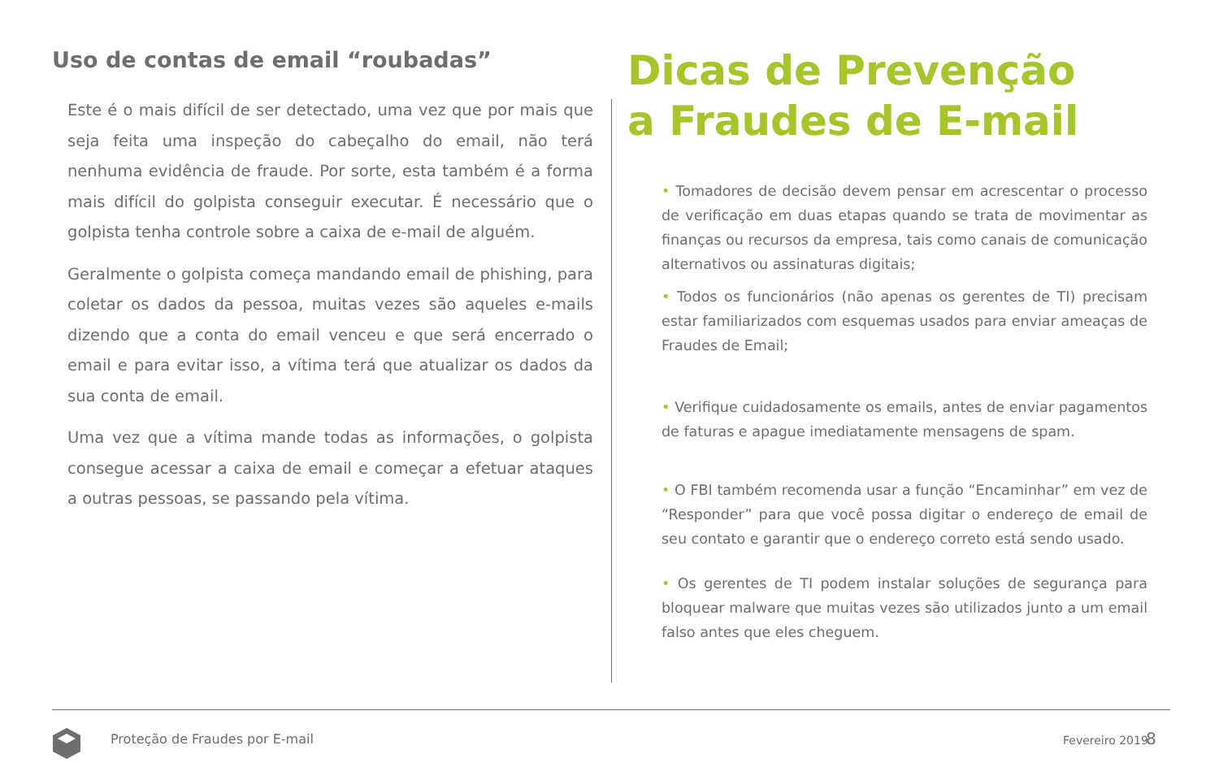Uso de contas de email “roubadas”
Este é o mais difícil de ser detectado, uma vez que por mais que seja feita uma inspeção do cabeçalho do email, não terá nenhuma evidência de fraude. Por sorte, esta também é a forma mais difícil do golpista conseguir executar. É necessário que o golpista tenha controle sobre a caixa de e-mail de alguém.
Geralmente o golpista começa mandando email de phishing, para coletar os dados da pessoa, muitas vezes são aqueles e-mails dizendo que a conta do email venceu e que será encerrado o email e para evitar isso, a vítima terá que atualizar os dados da sua conta de email.
Uma vez que a vítima mande todas as informações, o golpista consegue acessar a caixa de email e começar a efetuar ataques a outras pessoas, se passando pela vítima.
Dicas de Prevenção
a Fraudes de E-mail
• Tomadores de decisão devem pensar em acrescentar o processo de verificação em duas etapas quando se trata de movimentar as finanças ou recursos da empresa, tais como canais de comunicação alternativos ou assinaturas digitais;
• Todos os funcionários (não apenas os gerentes de TI) precisam estar familiarizados com esquemas usados para enviar ameaças de Fraudes de Email;
• Verifique cuidadosamente os emails, antes de enviar pagamentos de faturas e apague imediatamente mensagens de spam.
• O FBI também recomenda usar a função “Encaminhar” em vez de “Responder” para que você possa digitar o endereço de email de seu contato e garantir que o endereço correto está sendo usado.
• Os gerentes de TI podem instalar soluções de segurança para bloquear malware que muitas vezes são utilizados junto a um email falso antes que eles cheguem.
Proteção de Fraudes por E-mail Fevereiro 2019 8